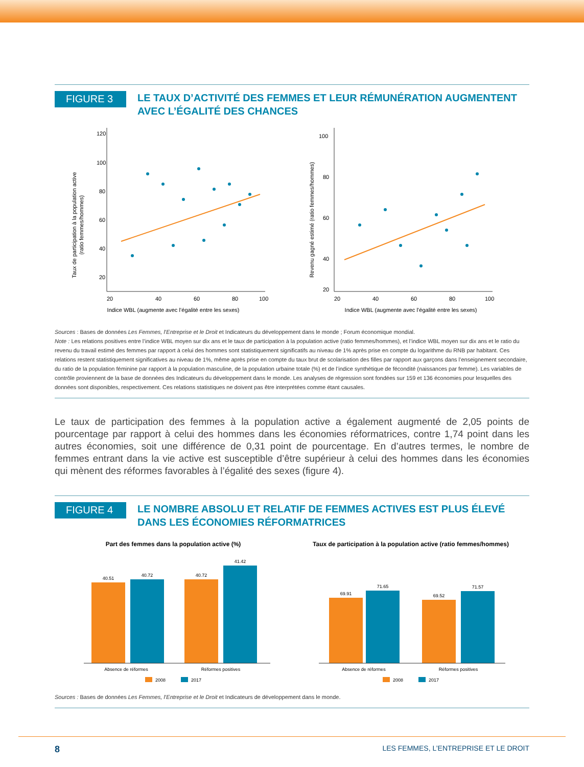FIGURE 3
LE TAUX D’ACTIVITÉ DES FEMMES ET LEUR RÉMUNÉRATION AUGMENTENT AVEC L’ÉGALITÉ DES CHANCES
Taux de participation à la population active
(ratio femmes/hommes)
120
100
80
60
40
20
20
40
60
80
100
Indice WBL (augmente avec l’égalité entre les sexes)
Revenu gagné estimé (ratio femmes/hommes)
100
80
60
40
20
20
40
60
80
100
Indice WBL (augmente avec l’égalité entre les sexes)
Sources : Bases de données Les Femmes, l’Entreprise et le Droit et Indicateurs du développement dans le monde ; Forum économique mondial.
Note : Les relations positives entre l’indice WBL moyen sur dix ans et le taux de participation à la population active (ratio femmes/hommes), et l’indice WBL moyen sur dix ans et le ratio du revenu du travail estimé des femmes par rapport à celui des hommes sont statistiquement significatifs au niveau de 1% après prise en compte du logarithme du RNB par habitant. Ces relations restent statistiquement significatives au niveau de 1%, même après prise en compte du taux brut de scolarisation des filles par rapport aux garçons dans l’enseignement secondaire, du ratio de la population féminine par rapport à la population masculine, de la population urbaine totale (%) et de l’indice synthétique de fécondité (naissances par femme). Les variables de contrôle proviennent de la base de données des Indicateurs du développement dans le monde. Les analyses de régression sont fondées sur 159 et 136 économies pour lesquelles des données sont disponibles, respectivement. Ces relations statistiques ne doivent pas être interprétées comme étant causales.
Le taux de participation des femmes à la population active a également augmenté de 2,05 points de pourcentage par rapport à celui des hommes dans les économies réformatrices, contre 1,74 point dans les autres économies, soit une différence de 0,31 point de pourcentage. En d’autres termes, le nombre de femmes entrant dans la vie active est susceptible d’être supérieur à celui des hommes dans les économies qui mènent des réformes favorables à l’égalité des sexes (figure 4).
FIGURE 4
LE NOMBRE ABSOLU ET RELATIF DE FEMMES ACTIVES EST PLUS ÉLEVÉ DANS LES ÉCONOMIES RÉFORMATRICES
Part des femmes dans la population active (%)
40.51
40.72
40.72
41.42
Absence de réformes
Réformes positives
2008
2017
Taux de participation à la population active (ratio femmes/hommes)
69.91
71.65
69.52
71.57
Absence de réformes
Réformes positives
2008
2017
Sources : Bases de données Les Femmes, l’Entreprise et le Droit et Indicateurs de développement dans le monde.
8 LES FEMMES, L’ENTREPRISE ET LE DROIT